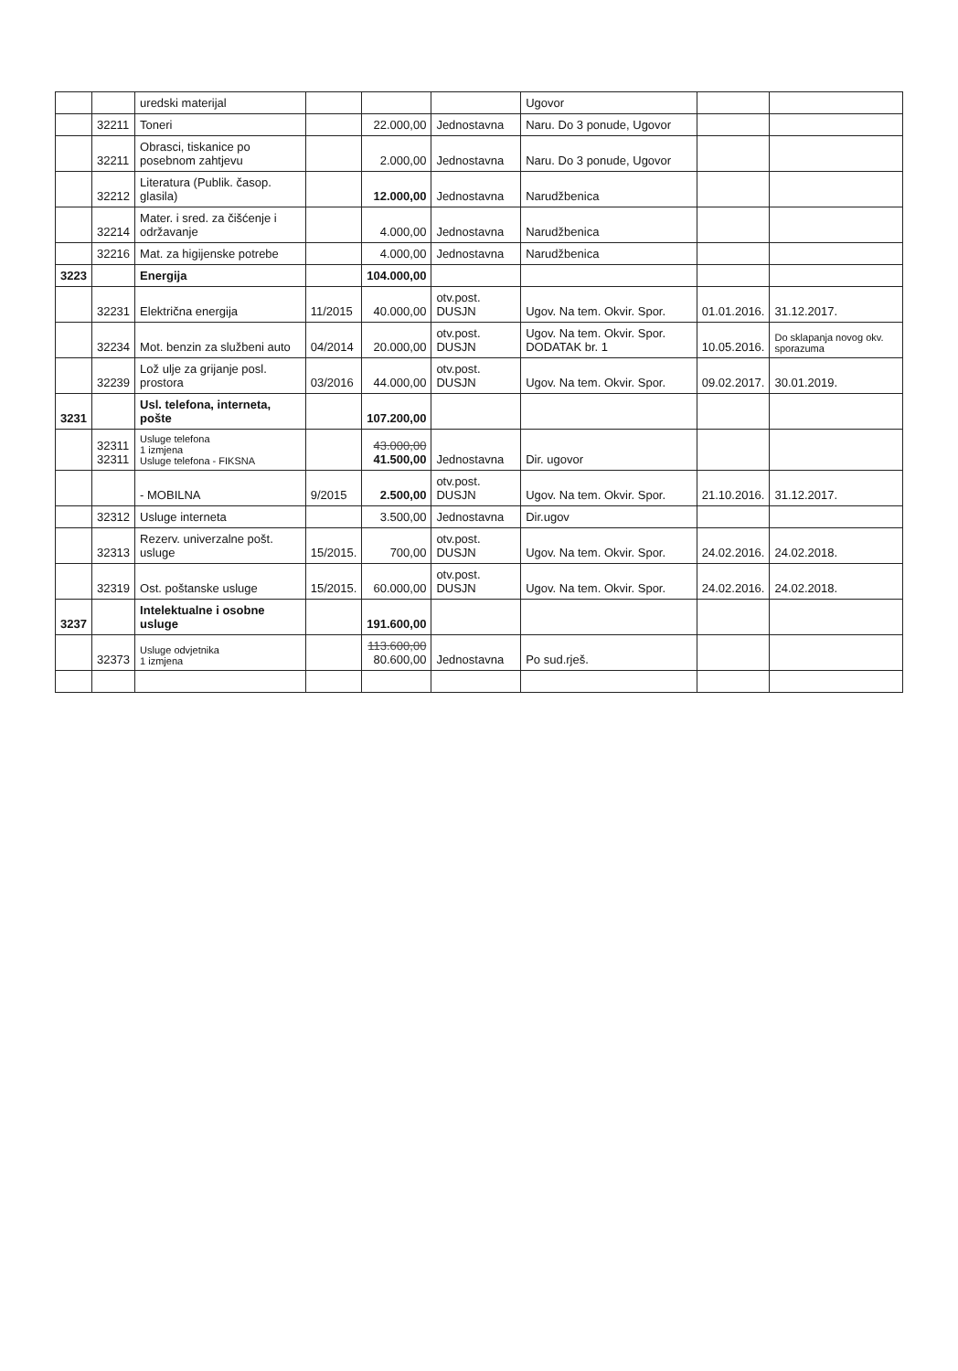| | | uredski materijal | | | | Ugovor | | |
| | 32211 | Toneri | | 22.000,00 | Jednostavna | Naru. Do 3 ponude, Ugovor | | |
| | 32211 | Obrasci, tiskanice po posebnom zahtjevu | | 2.000,00 | Jednostavna | Naru. Do 3 ponude, Ugovor | | |
| | 32212 | Literatura (Publik. časop. glasila) | | 12.000,00 | Jednostavna | Narudžbenica | | |
| | 32214 | Mater. i sred. za čišćenje i održavanje | | 4.000,00 | Jednostavna | Narudžbenica | | |
| | 32216 | Mat. za higijenske potrebe | | 4.000,00 | Jednostavna | Narudžbenica | | |
| 3223 | | Energija | | 104.000,00 | | | | |
| | 32231 | Električna energija | 11/2015 | 40.000,00 | otv.post. DUSJN | Ugov. Na tem. Okvir. Spor. | 01.01.2016. | 31.12.2017. |
| | 32234 | Mot. benzin za službeni auto | 04/2014 | 20.000,00 | otv.post. DUSJN | Ugov. Na tem. Okvir. Spor. DODATAK br. 1 | 10.05.2016. | Do sklapanja novog okv. sporazuma |
| | 32239 | Lož ulje za grijanje posl. prostora | 03/2016 | 44.000,00 | otv.post. DUSJN | Ugov. Na tem. Okvir. Spor. | 09.02.2017. | 30.01.2019. |
| 3231 | | Usl. telefona, interneta, pošte | | 107.200,00 | | | | |
| | 32311 32311 | Usluge telefona 1 izmjena Usluge telefona - FIKSNA | | 43.000,00 41.500,00 | Jednostavna | Dir. ugovor | | |
| | | - MOBILNA | 9/2015 | 2.500,00 | otv.post. DUSJN | Ugov. Na tem. Okvir. Spor. | 21.10.2016. | 31.12.2017. |
| | 32312 | Usluge interneta | | 3.500,00 | Jednostavna | Dir.ugov | | |
| | 32313 | Rezerv. univerzalne pošt. usluge | 15/2015. | 700,00 | otv.post. DUSJN | Ugov. Na tem. Okvir. Spor. | 24.02.2016. | 24.02.2018. |
| | 32319 | Ost. poštanske usluge | 15/2015. | 60.000,00 | otv.post. DUSJN | Ugov. Na tem. Okvir. Spor. | 24.02.2016. | 24.02.2018. |
| 3237 | | Intelektualne i osobne usluge | | 191.600,00 | | | | |
| | 32373 | Usluge odvjetnika 1 izmjena | | 113.600,00 80.600,00 | Jednostavna | Po sud.rješ. | | |